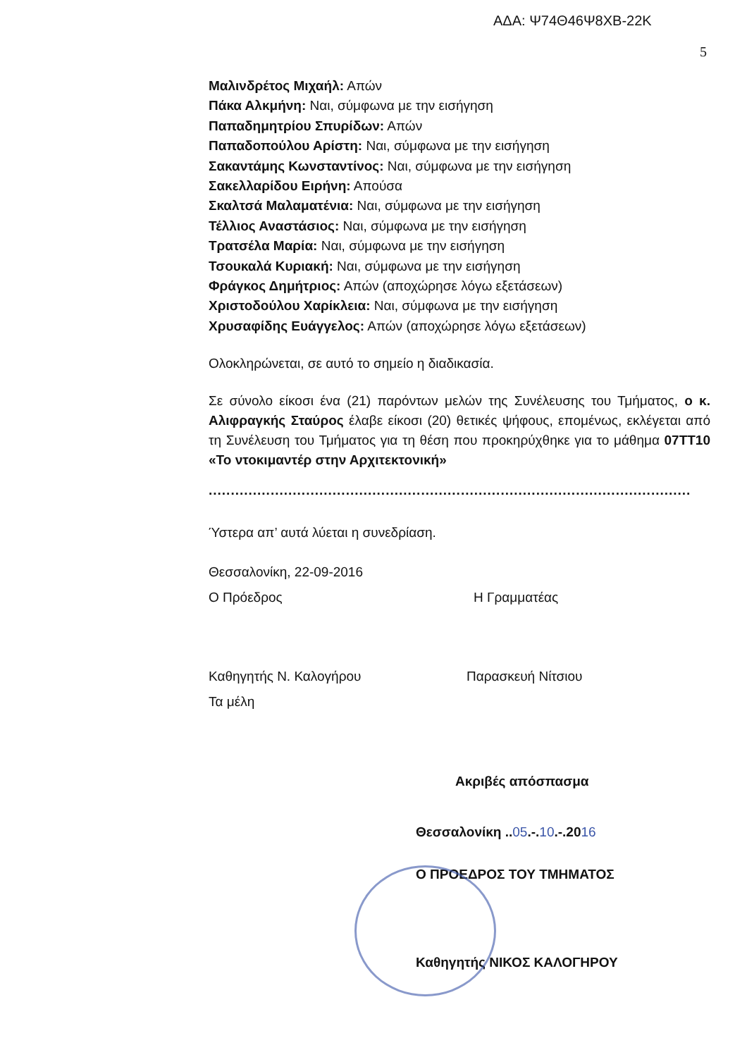ΑΔΑ: Ψ74Θ46Ψ8ΧΒ-22Κ
5
Μαλινδρέτος Μιχαήλ: Απών
Πάκα Αλκμήνη: Ναι, σύμφωνα με την εισήγηση
Παπαδημητρίου Σπυρίδων: Απών
Παπαδοπούλου Αρίστη: Ναι, σύμφωνα με την εισήγηση
Σακαντάμης Κωνσταντίνος: Ναι, σύμφωνα με την εισήγηση
Σακελλαρίδου Ειρήνη: Απούσα
Σκαλτσά Μαλαματένια: Ναι, σύμφωνα με την εισήγηση
Τέλλιος Αναστάσιος: Ναι, σύμφωνα με την εισήγηση
Τρατσέλα Μαρία: Ναι, σύμφωνα με την εισήγηση
Τσουκαλά Κυριακή: Ναι, σύμφωνα με την εισήγηση
Φράγκος Δημήτριος: Απών (αποχώρησε λόγω εξετάσεων)
Χριστοδούλου Χαρίκλεια: Ναι, σύμφωνα με την εισήγηση
Χρυσαφίδης Ευάγγελος: Απών (αποχώρησε λόγω εξετάσεων)
Ολοκληρώνεται, σε αυτό το σημείο η διαδικασία.
Σε σύνολο είκοσι ένα (21) παρόντων μελών της Συνέλευσης του Τμήματος, ο κ. Αλιφραγκής Σταύρος έλαβε είκοσι (20) θετικές ψήφους, επομένως, εκλέγεται από τη Συνέλευση του Τμήματος για τη θέση που προκηρύχθηκε για το μάθημα 07ΤΤ10 «Το ντοκιμαντέρ στην Αρχιτεκτονική»
.............................................................................................................
Ύστερα απ’ αυτά λύεται η συνεδρίαση.
Θεσσαλονίκη, 22-09-2016
Ο Πρόεδρος Η Γραμματέας
Καθηγητής Ν. Καλογήρου Παρασκευή Νίτσιου
Τα μέλη
Ακριβές απόσπασμα
Θεσσαλονίκη ..05.-.10.-.2016
Ο ΠΡΟΕΔΡΟΣ ΤΟΥ ΤΜΗΜΑΤΟΣ
Καθηγητής ΝΙΚΟΣ ΚΑΛΟΓΗΡΟΥ